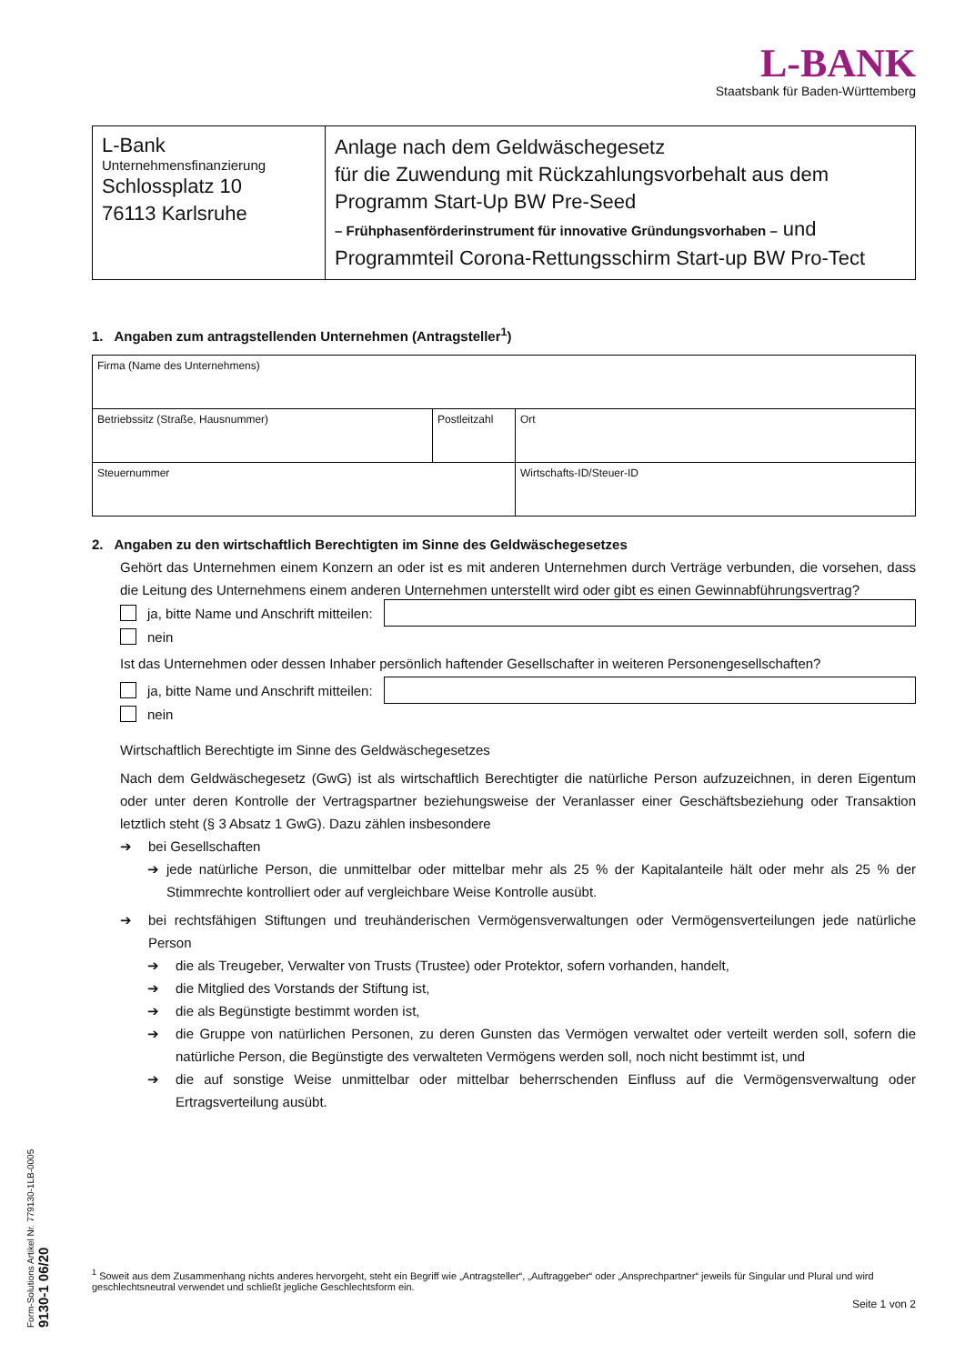L-BANK
Staatsbank für Baden-Württemberg
| L-Bank Unternehmensfinanzierung Schlossplatz 10 76113 Karlsruhe | Anlage nach dem Geldwäschegesetz für die Zuwendung mit Rückzahlungsvorbehalt aus dem Programm Start-Up BW Pre-Seed – Frühphasenförderinstrument für innovative Gründungsvorhaben – und Programmteil Corona-Rettungsschirm Start-up BW Pro-Tect |
1. Angaben zum antragstellenden Unternehmen (Antragsteller<sup>1</sup>)
| Firma (Name des Unternehmens) | | |
| Betriebssitz (Straße, Hausnummer) | Postleitzahl | Ort |
| Steuernummer | | Wirtschafts-ID/Steuer-ID |
2. Angaben zu den wirtschaftlich Berechtigten im Sinne des Geldwäschegesetzes
Gehört das Unternehmen einem Konzern an oder ist es mit anderen Unternehmen durch Verträge verbunden, die vorsehen, dass die Leitung des Unternehmens einem anderen Unternehmen unterstellt wird oder gibt es einen Gewinnabführungsvertrag?
ja, bitte Name und Anschrift mitteilen:
nein
Ist das Unternehmen oder dessen Inhaber persönlich haftender Gesellschafter in weiteren Personengesellschaften?
ja, bitte Name und Anschrift mitteilen:
nein
Wirtschaftlich Berechtigte im Sinne des Geldwäschegesetzes
Nach dem Geldwäschegesetz (GwG) ist als wirtschaftlich Berechtigter die natürliche Person aufzuzeichnen, in deren Eigentum oder unter deren Kontrolle der Vertragspartner beziehungsweise der Veranlasser einer Geschäftsbeziehung oder Transaktion letztlich steht (§ 3 Absatz 1 GwG). Dazu zählen insbesondere
➔ bei Gesellschaften
➔ jede natürliche Person, die unmittelbar oder mittelbar mehr als 25 % der Kapitalanteile hält oder mehr als 25 % der Stimmrechte kontrolliert oder auf vergleichbare Weise Kontrolle ausübt.
➔ bei rechtsfähigen Stiftungen und treuhänderischen Vermögensverwaltungen oder Vermögensverteilungen jede natürliche Person
➔ die als Treugeber, Verwalter von Trusts (Trustee) oder Protektor, sofern vorhanden, handelt,
➔ die Mitglied des Vorstands der Stiftung ist,
➔ die als Begünstigte bestimmt worden ist,
➔ die Gruppe von natürlichen Personen, zu deren Gunsten das Vermögen verwaltet oder verteilt werden soll, sofern die natürliche Person, die Begünstigte des verwalteten Vermögens werden soll, noch nicht bestimmt ist, und
➔ die auf sonstige Weise unmittelbar oder mittelbar beherrschenden Einfluss auf die Vermögensverwaltung oder Ertragsverteilung ausübt.
<sup>1</sup> Soweit aus dem Zusammenhang nichts anderes hervorgeht, steht ein Begriff wie „Antragsteller“, „Auftraggeber“ oder „Ansprechpartner“ jeweils für Singular und Plural und wird geschlechtsneutral verwendet und schließt jegliche Geschlechtsform ein.
Seite 1 von 2
Form-Solutions Artikel Nr. 779130-1LB-0005 9130-1 06/20